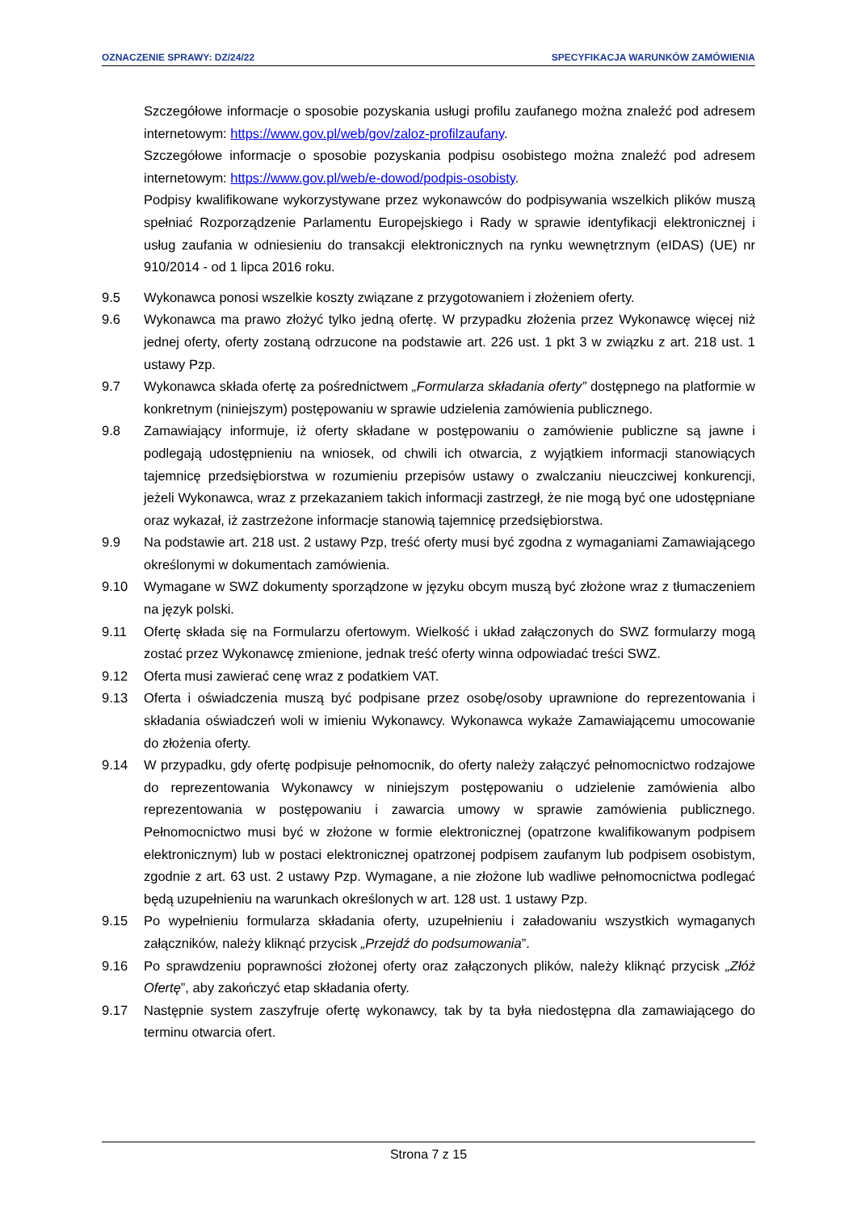OZNACZENIE SPRAWY: DZ/24/22 SPECYFIKACJA WARUNKÓW ZAMÓWIENIA
Szczegółowe informacje o sposobie pozyskania usługi profilu zaufanego można znaleźć pod adresem internetowym: https://www.gov.pl/web/gov/zaloz-profilzaufany.
Szczegółowe informacje o sposobie pozyskania podpisu osobistego można znaleźć pod adresem internetowym: https://www.gov.pl/web/e-dowod/podpis-osobisty.
Podpisy kwalifikowane wykorzystywane przez wykonawców do podpisywania wszelkich plików muszą spełniać Rozporządzenie Parlamentu Europejskiego i Rady w sprawie identyfikacji elektronicznej i usług zaufania w odniesieniu do transakcji elektronicznych na rynku wewnętrznym (eIDAS) (UE) nr 910/2014 - od 1 lipca 2016 roku.
9.5 Wykonawca ponosi wszelkie koszty związane z przygotowaniem i złożeniem oferty.
9.6 Wykonawca ma prawo złożyć tylko jedną ofertę. W przypadku złożenia przez Wykonawcę więcej niż jednej oferty, oferty zostaną odrzucone na podstawie art. 226 ust. 1 pkt 3 w związku z art. 218 ust. 1 ustawy Pzp.
9.7 Wykonawca składa ofertę za pośrednictwem „Formularza składania oferty” dostępnego na platformie w konkretnym (niniejszym) postępowaniu w sprawie udzielenia zamówienia publicznego.
9.8 Zamawiający informuje, iż oferty składane w postępowaniu o zamówienie publiczne są jawne i podlegają udostępnieniu na wniosek, od chwili ich otwarcia, z wyjątkiem informacji stanowiących tajemnicę przedsiębiorstwa w rozumieniu przepisów ustawy o zwalczaniu nieuczciwej konkurencji, jeżeli Wykonawca, wraz z przekazaniem takich informacji zastrzegł, że nie mogą być one udostępniane oraz wykazał, iż zastrzeżone informacje stanowią tajemnicę przedsiębiorstwa.
9.9 Na podstawie art. 218 ust. 2 ustawy Pzp, treść oferty musi być zgodna z wymaganiami Zamawiającego określonymi w dokumentach zamówienia.
9.10 Wymagane w SWZ dokumenty sporządzone w języku obcym muszą być złożone wraz z tłumaczeniem na język polski.
9.11 Ofertę składa się na Formularzu ofertowym. Wielkość i układ załączonych do SWZ formularzy mogą zostać przez Wykonawcę zmienione, jednak treść oferty winna odpowiadać treści SWZ.
9.12 Oferta musi zawierać cenę wraz z podatkiem VAT.
9.13 Oferta i oświadczenia muszą być podpisane przez osobę/osoby uprawnione do reprezentowania i składania oświadczeń woli w imieniu Wykonawcy. Wykonawca wykaże Zamawiającemu umocowanie do złożenia oferty.
9.14 W przypadku, gdy ofertę podpisuje pełnomocnik, do oferty należy załączyć pełnomocnictwo rodzajowe do reprezentowania Wykonawcy w niniejszym postępowaniu o udzielenie zamówienia albo reprezentowania w postępowaniu i zawarcia umowy w sprawie zamówienia publicznego. Pełnomocnictwo musi być w złożone w formie elektronicznej (opatrzone kwalifikowanym podpisem elektronicznym) lub w postaci elektronicznej opatrzonej podpisem zaufanym lub podpisem osobistym, zgodnie z art. 63 ust. 2 ustawy Pzp. Wymagane, a nie złożone lub wadliwe pełnomocnictwa podlegać będą uzupełnieniu na warunkach określonych w art. 128 ust. 1 ustawy Pzp.
9.15 Po wypełnieniu formularza składania oferty, uzupełnieniu i załadowaniu wszystkich wymaganych załączników, należy kliknąć przycisk „Przejdź do podsumowania”.
9.16 Po sprawdzeniu poprawności złożonej oferty oraz załączonych plików, należy kliknąć przycisk „Złóż Ofertę”, aby zakończyć etap składania oferty.
9.17 Następnie system zaszyfruje ofertę wykonawcy, tak by ta była niedostępna dla zamawiającego do terminu otwarcia ofert.
Strona 7 z 15